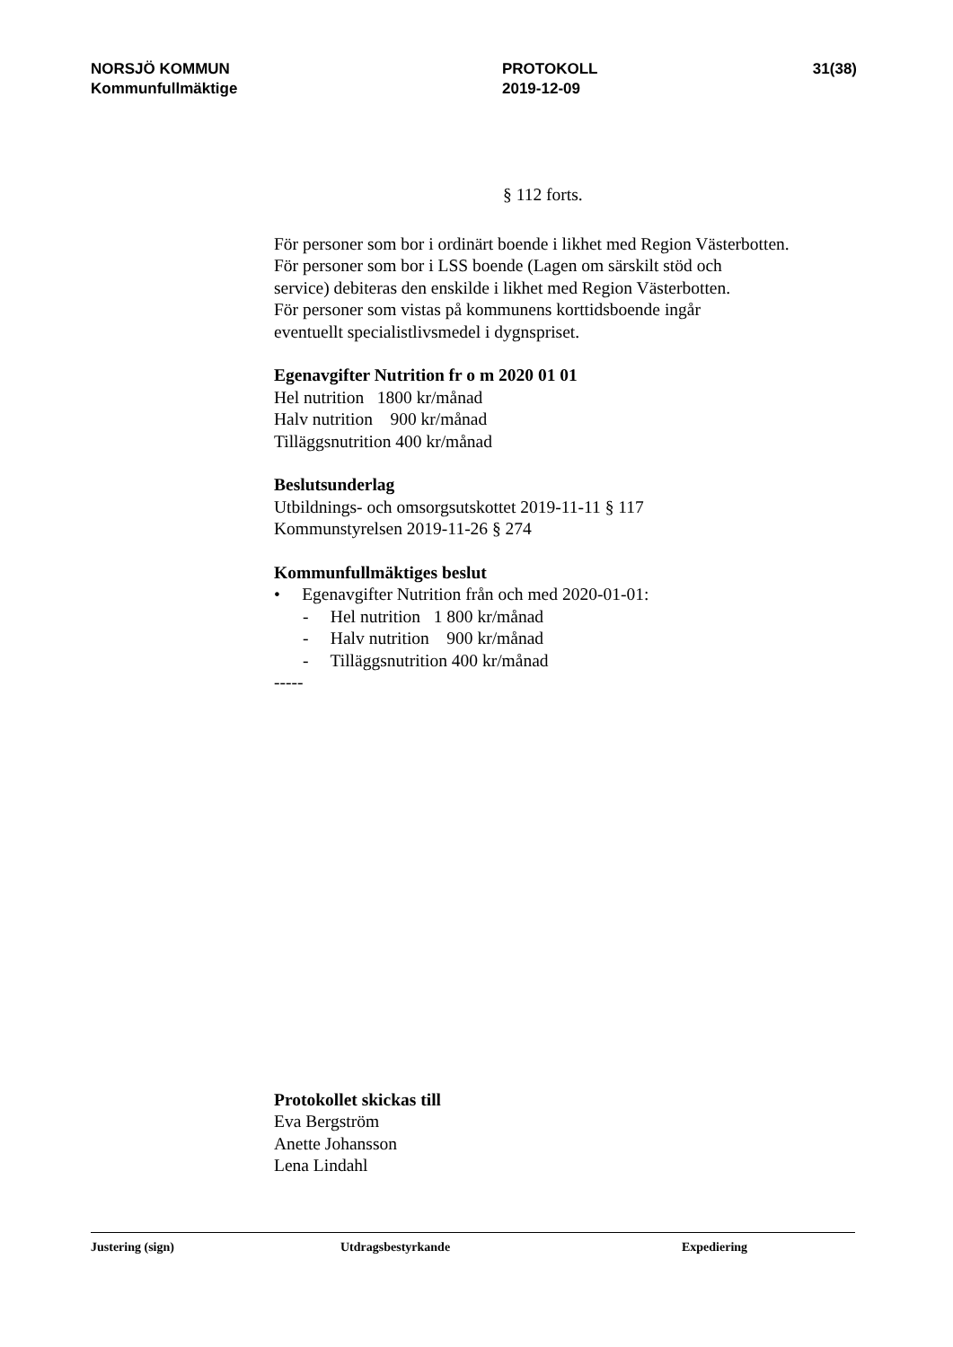NORSJÖ KOMMUN
Kommunfullmäktige
PROTOKOLL
2019-12-09
31(38)
§ 112 forts.
För personer som bor i ordinärt boende i likhet med Region Västerbotten.
För personer som bor i LSS boende (Lagen om särskilt stöd och
service) debiteras den enskilde i likhet med Region Västerbotten.
För personer som vistas på kommunens korttidsboende ingår
eventuellt specialistlivsmedel i dygnspriset.
Egenavgifter Nutrition fr o m 2020 01 01
Hel nutrition 1800 kr/månad
Halv nutrition 900 kr/månad
Tilläggsnutrition 400 kr/månad
Beslutsunderlag
Utbildnings- och omsorgsutskottet 2019-11-11 § 117
Kommunstyrelsen 2019-11-26 § 274
Kommunfullmäktiges beslut
• Egenavgifter Nutrition från och med 2020-01-01:
- Hel nutrition 1 800 kr/månad
- Halv nutrition 900 kr/månad
- Tilläggsnutrition 400 kr/månad
-----
Protokollet skickas till
Eva Bergström
Anette Johansson
Lena Lindahl
Justering (sign) Utdragsbestyrkande Expediering